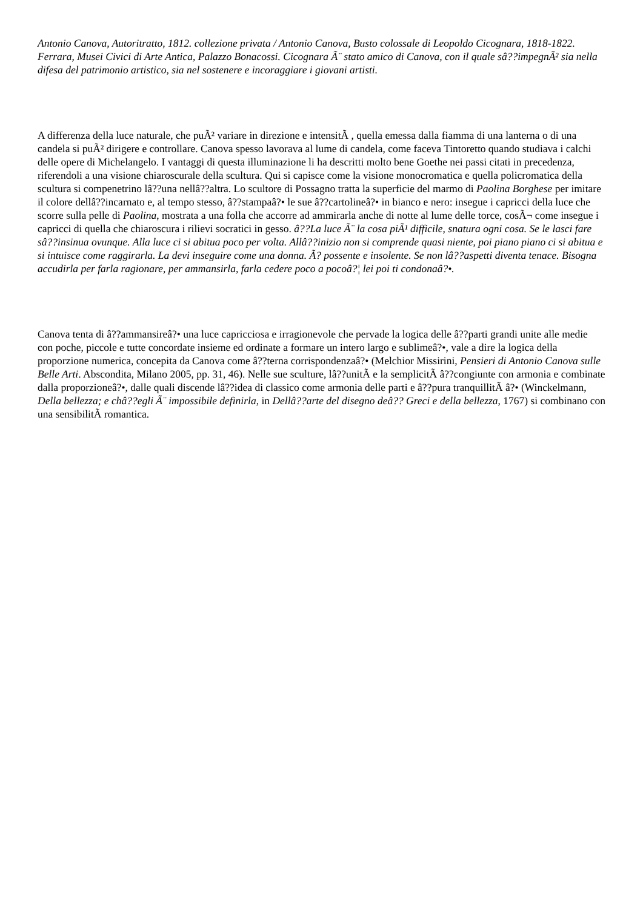Antonio Canova, Autoritratto, 1812. collezione privata / Antonio Canova, Busto colossale di Leopoldo Cicognara, 1818-1822. Ferrara, Musei Civici di Arte Antica, Palazzo Bonacossi. Cicognara Ã¨ stato amico di Canova, con il quale sâ??impegnÃ² sia nella difesa del patrimonio artistico, sia nel sostenere e incoraggiare i giovani artisti.
A differenza della luce naturale, che puÃ² variare in direzione e intensitÃ , quella emessa dalla fiamma di una lanterna o di una candela si puÃ² dirigere e controllare. Canova spesso lavorava al lume di candela, come faceva Tintoretto quando studiava i calchi delle opere di Michelangelo. I vantaggi di questa illuminazione li ha descritti molto bene Goethe nei passi citati in precedenza, riferendoli a una visione chiaroscurale della scultura. Qui si capisce come la visione monocromatica e quella policromatica della scultura si compenetrino lâ??una nellâ??altra. Lo scultore di Possagno tratta la superficie del marmo di Paolina Borghese per imitare il colore dellâ??incarnato e, al tempo stesso, â??stampaâ?• le sue â??cartolineâ?• in bianco e nero: insegue i capricci della luce che scorre sulla pelle di Paolina, mostrata a una folla che accorre ad ammirarla anche di notte al lume delle torce, cosÃ¬ come insegue i capricci di quella che chiaroscura i rilievi socratici in gesso. â??La luce Ã¨ la cosa piÃ¹ difficile, snatura ogni cosa. Se le lasci fare sâ??insinua ovunque. Alla luce ci si abitua poco per volta. Allâ??inizio non si comprende quasi niente, poi piano piano ci si abitua e si intuisce come raggirarla. La devi inseguire come una donna. Ã? possente e insolente. Se non lâ??aspetti diventa tenace. Bisogna accudirla per farla ragionare, per ammansirla, farla cedere poco a pocoâ?¦ lei poi ti condonaâ?•.
Canova tenta di â??ammansireâ?• una luce capricciosa e irragionevole che pervade la logica delle â??parti grandi unite alle medie con poche, piccole e tutte concordate insieme ed ordinate a formare un intero largo e sublimeâ?•, vale a dire la logica della proporzione numerica, concepita da Canova come â??terna corrispondenzaâ?• (Melchior Missirini, Pensieri di Antonio Canova sulle Belle Arti. Abscondita, Milano 2005, pp. 31, 46). Nelle sue sculture, lâ??unitÃ e la semplicitÃ â??congiunte con armonia e combinate dalla proporzioneâ?•, dalle quali discende lâ??idea di classico come armonia delle parti e â??pura tranquillitÃ â?• (Winckelmann, Della bellezza; e châ??egli Ã¨ impossibile definirla, in Dellâ??arte del disegno deâ?? Greci e della bellezza, 1767) si combinano con una sensibilitÃ romantica.